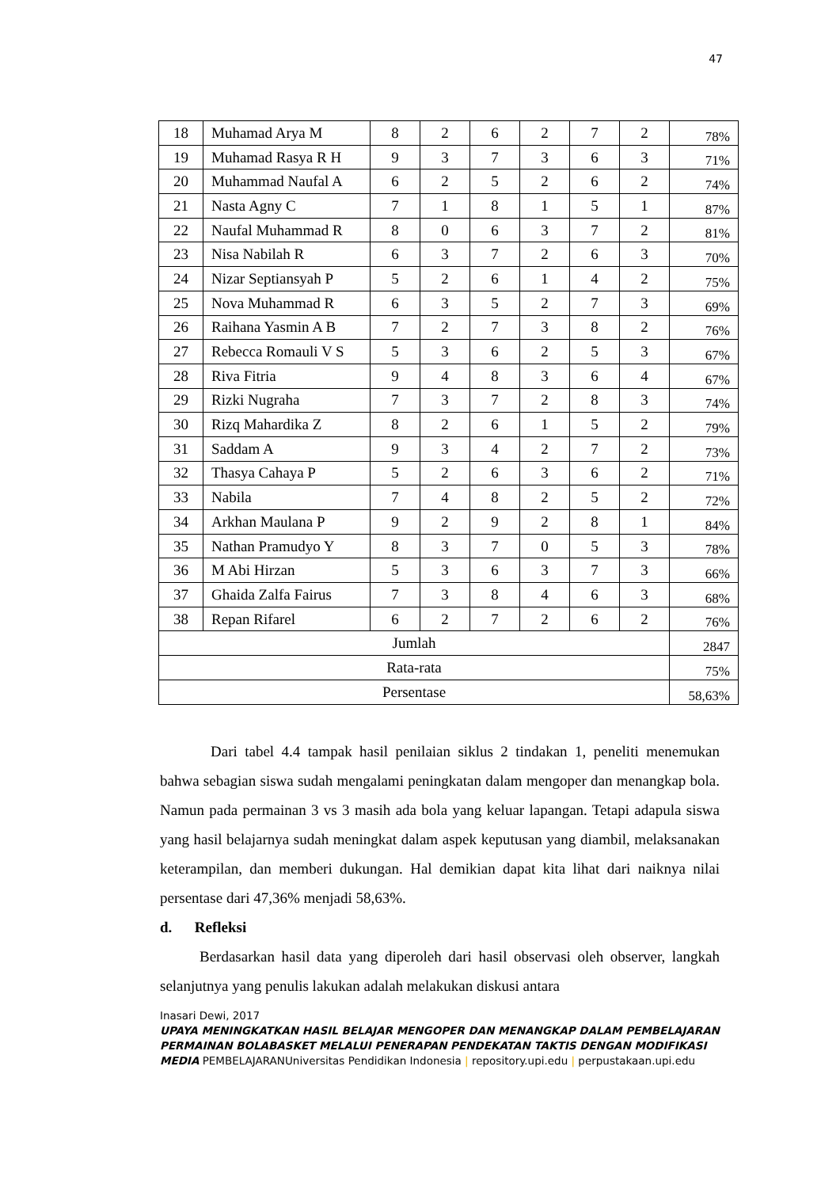47
| 18 | Muhamad Arya M | 8 | 2 | 6 | 2 | 7 | 2 | 78% |
| 19 | Muhamad Rasya R H | 9 | 3 | 7 | 3 | 6 | 3 | 71% |
| 20 | Muhammad Naufal A | 6 | 2 | 5 | 2 | 6 | 2 | 74% |
| 21 | Nasta Agny C | 7 | 1 | 8 | 1 | 5 | 1 | 87% |
| 22 | Naufal Muhammad R | 8 | 0 | 6 | 3 | 7 | 2 | 81% |
| 23 | Nisa Nabilah R | 6 | 3 | 7 | 2 | 6 | 3 | 70% |
| 24 | Nizar Septiansyah P | 5 | 2 | 6 | 1 | 4 | 2 | 75% |
| 25 | Nova Muhammad R | 6 | 3 | 5 | 2 | 7 | 3 | 69% |
| 26 | Raihana Yasmin A B | 7 | 2 | 7 | 3 | 8 | 2 | 76% |
| 27 | Rebecca Romauli V S | 5 | 3 | 6 | 2 | 5 | 3 | 67% |
| 28 | Riva Fitria | 9 | 4 | 8 | 3 | 6 | 4 | 67% |
| 29 | Rizki Nugraha | 7 | 3 | 7 | 2 | 8 | 3 | 74% |
| 30 | Rizq Mahardika Z | 8 | 2 | 6 | 1 | 5 | 2 | 79% |
| 31 | Saddam A | 9 | 3 | 4 | 2 | 7 | 2 | 73% |
| 32 | Thasya Cahaya P | 5 | 2 | 6 | 3 | 6 | 2 | 71% |
| 33 | Nabila | 7 | 4 | 8 | 2 | 5 | 2 | 72% |
| 34 | Arkhan Maulana P | 9 | 2 | 9 | 2 | 8 | 1 | 84% |
| 35 | Nathan Pramudyo Y | 8 | 3 | 7 | 0 | 5 | 3 | 78% |
| 36 | M Abi Hirzan | 5 | 3 | 6 | 3 | 7 | 3 | 66% |
| 37 | Ghaida Zalfa Fairus | 7 | 3 | 8 | 4 | 6 | 3 | 68% |
| 38 | Repan Rifarel | 6 | 2 | 7 | 2 | 6 | 2 | 76% |
| Jumlah | | | | | | | | 2847 |
| Rata-rata | | | | | | | | 75% |
| Persentase | | | | | | | | 58,63% |
Dari tabel 4.4 tampak hasil penilaian siklus 2 tindakan 1, peneliti menemukan bahwa sebagian siswa sudah mengalami peningkatan dalam mengoper dan menangkap bola. Namun pada permainan 3 vs 3 masih ada bola yang keluar lapangan. Tetapi adapula siswa yang hasil belajarnya sudah meningkat dalam aspek keputusan yang diambil, melaksanakan keterampilan, dan memberi dukungan. Hal demikian dapat kita lihat dari naiknya nilai persentase dari 47,36% menjadi 58,63%.
d. Refleksi
Berdasarkan hasil data yang diperoleh dari hasil observasi oleh observer, langkah selanjutnya yang penulis lakukan adalah melakukan diskusi antara
Inasari Dewi, 2017
UPAYA MENINGKATKAN HASIL BELAJAR MENGOPER DAN MENANGKAP DALAM PEMBELAJARAN PERMAINAN BOLABASKET MELALUI PENERAPAN PENDEKATAN TAKTIS DENGAN MODIFIKASI MEDIA PEMBELAJARANUniversitas Pendidikan Indonesia | repository.upi.edu | perpustakaan.upi.edu